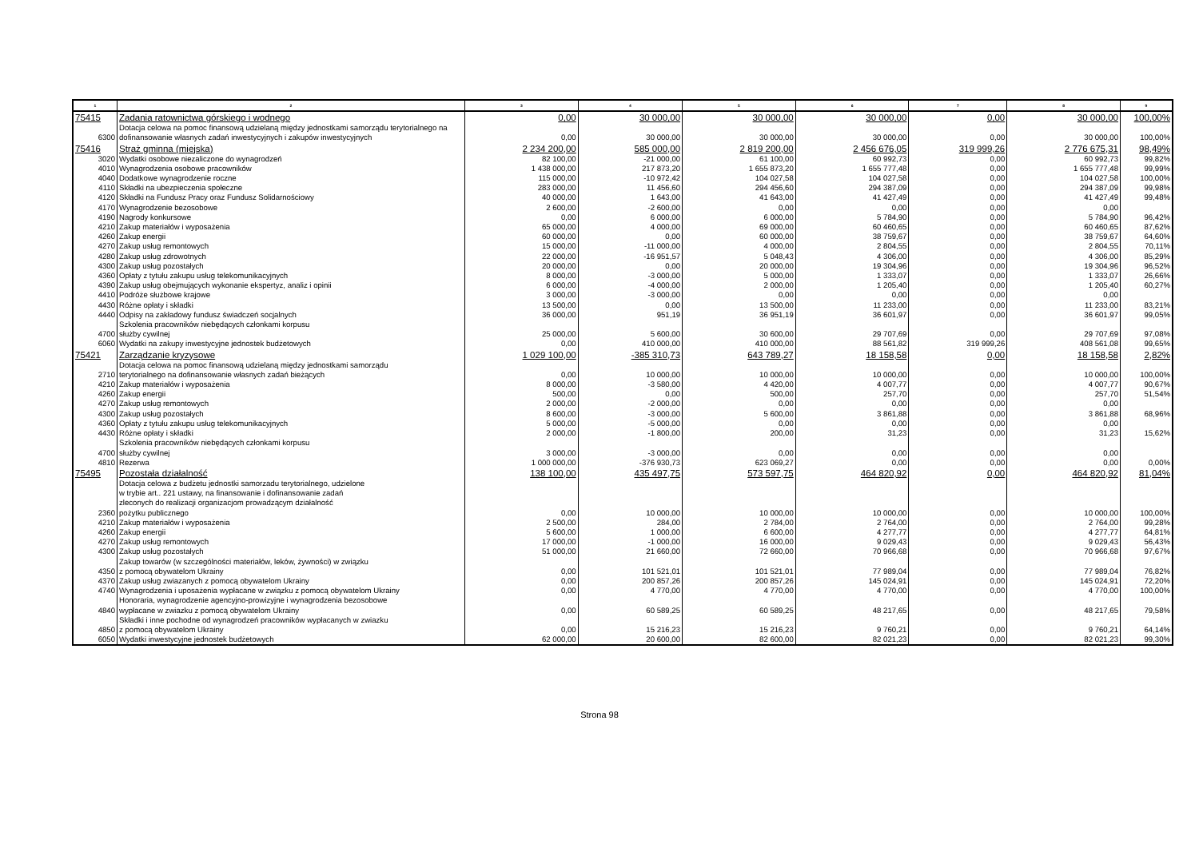| 1 | 2 | 3 | 4 | 5 | 6 | 7 | 8 | 9 |
| --- | --- | --- | --- | --- | --- | --- | --- | --- |
| 75415 | Zadania ratownictwa górskiego i wodnego | 0,00 | 30 000,00 | 30 000,00 | 30 000,00 | 0,00 | 30 000,00 | 100,00% |
| 6300 | Dotacja celowa na pomoc finansową udzielaną między jednostkami samorządu terytorialnego na dofinansowanie własnych zadań inwestycyjnych i zakupów inwestycyjnych | 0,00 | 30 000,00 | 30 000,00 | 30 000,00 | 0,00 | 30 000,00 | 100,00% |
| 75416 | Straż gminna (miejska) | 2 234 200,00 | 585 000,00 | 2 819 200,00 | 2 456 676,05 | 319 999,26 | 2 776 675,31 | 98,49% |
| 3020 | Wydatki osobowe niezaliczone do wynagrodzeń | 82 100,00 | -21 000,00 | 61 100,00 | 60 992,73 | 0,00 | 60 992,73 | 99,82% |
| 4010 | Wynagrodzenia osobowe pracowników | 1 438 000,00 | 217 873,20 | 1 655 873,20 | 1 655 777,48 | 0,00 | 1 655 777,48 | 99,99% |
| 4040 | Dodatkowe wynagrodzenie roczne | 115 000,00 | -10 972,42 | 104 027,58 | 104 027,58 | 0,00 | 104 027,58 | 100,00% |
| 4110 | Składki na ubezpieczenia społeczne | 283 000,00 | 11 456,60 | 294 456,60 | 294 387,09 | 0,00 | 294 387,09 | 99,98% |
| 4120 | Składki na Fundusz Pracy oraz Fundusz Solidarnościowy | 40 000,00 | 1 643,00 | 41 643,00 | 41 427,49 | 0,00 | 41 427,49 | 99,48% |
| 4170 | Wynagrodzenie bezosobowe | 2 600,00 | -2 600,00 | 0,00 | 0,00 | 0,00 | 0,00 | |
| 4190 | Nagrody konkursowe | 0,00 | 6 000,00 | 6 000,00 | 5 784,90 | 0,00 | 5 784,90 | 96,42% |
| 4210 | Zakup materiałów i wyposażenia | 65 000,00 | 4 000,00 | 69 000,00 | 60 460,65 | 0,00 | 60 460,65 | 87,62% |
| 4260 | Zakup energii | 60 000,00 | 0,00 | 60 000,00 | 38 759,67 | 0,00 | 38 759,67 | 64,60% |
| 4270 | Zakup usług remontowych | 15 000,00 | -11 000,00 | 4 000,00 | 2 804,55 | 0,00 | 2 804,55 | 70,11% |
| 4280 | Zakup usług zdrowotnych | 22 000,00 | -16 951,57 | 5 048,43 | 4 306,00 | 0,00 | 4 306,00 | 85,29% |
| 4300 | Zakup usług pozostałych | 20 000,00 | 0,00 | 20 000,00 | 19 304,96 | 0,00 | 19 304,96 | 96,52% |
| 4360 | Opłaty z tytułu zakupu usług telekomunikacyjnych | 8 000,00 | -3 000,00 | 5 000,00 | 1 333,07 | 0,00 | 1 333,07 | 26,66% |
| 4390 | Zakup usług obejmujących wykonanie ekspertyz, analiz i opinii | 6 000,00 | -4 000,00 | 2 000,00 | 1 205,40 | 0,00 | 1 205,40 | 60,27% |
| 4410 | Podróże służbowe krajowe | 3 000,00 | -3 000,00 | 0,00 | 0,00 | 0,00 | 0,00 | |
| 4430 | Różne opłaty i składki | 13 500,00 | 0,00 | 13 500,00 | 11 233,00 | 0,00 | 11 233,00 | 83,21% |
| 4440 | Odpisy na zakładowy fundusz świadczeń socjalnych | 36 000,00 | 951,19 | 36 951,19 | 36 601,97 | 0,00 | 36 601,97 | 99,05% |
| 4700 | Szkolenia pracowników niebędących członkami korpusu służby cywilnej | 25 000,00 | 5 600,00 | 30 600,00 | 29 707,69 | 0,00 | 29 707,69 | 97,08% |
| 6060 | Wydatki na zakupy inwestycyjne jednostek budżetowych | 0,00 | 410 000,00 | 410 000,00 | 88 561,82 | 319 999,26 | 408 561,08 | 99,65% |
| 75421 | Zarządzanie kryzysowe | 1 029 100,00 | -385 310,73 | 643 789,27 | 18 158,58 | 0,00 | 18 158,58 | 2,82% |
| 2710 | Dotacja celowa na pomoc finansową udzielaną między jednostkami samorządu terytorialnego na dofinansowanie własnych zadań bieżących | 0,00 | 10 000,00 | 10 000,00 | 10 000,00 | 0,00 | 10 000,00 | 100,00% |
| 4210 | Zakup materiałów i wyposażenia | 8 000,00 | -3 580,00 | 4 420,00 | 4 007,77 | 0,00 | 4 007,77 | 90,67% |
| 4260 | Zakup energii | 500,00 | 0,00 | 500,00 | 257,70 | 0,00 | 257,70 | 51,54% |
| 4270 | Zakup usług remontowych | 2 000,00 | -2 000,00 | 0,00 | 0,00 | 0,00 | 0,00 | |
| 4300 | Zakup usług pozostałych | 8 600,00 | -3 000,00 | 5 600,00 | 3 861,88 | 0,00 | 3 861,88 | 68,96% |
| 4360 | Opłaty z tytułu zakupu usług telekomunikacyjnych | 5 000,00 | -5 000,00 | 0,00 | 0,00 | 0,00 | 0,00 | |
| 4430 | Różne opłaty i składki | 2 000,00 | -1 800,00 | 200,00 | 31,23 | 0,00 | 31,23 | 15,62% |
| 4700 | Szkolenia pracowników niebędących członkami korpusu służby cywilnej | 3 000,00 | -3 000,00 | 0,00 | 0,00 | 0,00 | 0,00 | |
| 4810 | Rezerwa | 1 000 000,00 | -376 930,73 | 623 069,27 | 0,00 | 0,00 | 0,00 | 0,00% |
| 75495 | Pozostała działalność | 138 100,00 | 435 497,75 | 573 597,75 | 464 820,92 | 0,00 | 464 820,92 | 81,04% |
| 2360 | Dotacja celowa z budżetu jednostki samorzadu terytorialnego, udzielone w trybie art.. 221 ustawy, na finansowanie i dofinansowanie zadań zleconych do realizacji organizacjom prowadzącym działalność pożytku publicznego | 0,00 | 10 000,00 | 10 000,00 | 10 000,00 | 0,00 | 10 000,00 | 100,00% |
| 4210 | Zakup materiałów i wyposażenia | 2 500,00 | 284,00 | 2 784,00 | 2 764,00 | 0,00 | 2 764,00 | 99,28% |
| 4260 | Zakup energii | 5 600,00 | 1 000,00 | 6 600,00 | 4 277,77 | 0,00 | 4 277,77 | 64,81% |
| 4270 | Zakup usług remontowych | 17 000,00 | -1 000,00 | 16 000,00 | 9 029,43 | 0,00 | 9 029,43 | 56,43% |
| 4300 | Zakup usług pozostałych | 51 000,00 | 21 660,00 | 72 660,00 | 70 966,68 | 0,00 | 70 966,68 | 97,67% |
| 4350 | Zakup towarów (w szczególności materiałów, leków, żywności) w związku z pomocą obywatelom Ukrainy | 0,00 | 101 521,01 | 101 521,01 | 77 989,04 | 0,00 | 77 989,04 | 76,82% |
| 4370 | Zakup usług zwiazanych z pomocą obywatelom Ukrainy | 0,00 | 200 857,26 | 200 857,26 | 145 024,91 | 0,00 | 145 024,91 | 72,20% |
| 4740 | Wynagrodzenia i uposażenia wypłacane w związku z pomocą obywatelom Ukrainy | 0,00 | 4 770,00 | 4 770,00 | 4 770,00 | 0,00 | 4 770,00 | 100,00% |
| 4840 | Honoraria, wynagrodzenie agencyjno-prowizyjne i wynagrodzenia bezosobowe wypłacane w zwiazku z pomocą obywatelom Ukrainy | 0,00 | 60 589,25 | 60 589,25 | 48 217,65 | 0,00 | 48 217,65 | 79,58% |
| 4850 | Składki i inne pochodne od wynagrodzeń pracowników wypłacanych w zwiazku z pomocą obywatelom Ukrainy | 0,00 | 15 216,23 | 15 216,23 | 9 760,21 | 0,00 | 9 760,21 | 64,14% |
| 6050 | Wydatki inwestycyjne jednostek budżetowych | 62 000,00 | 20 600,00 | 82 600,00 | 82 021,23 | 0,00 | 82 021,23 | 99,30% |
Strona 98